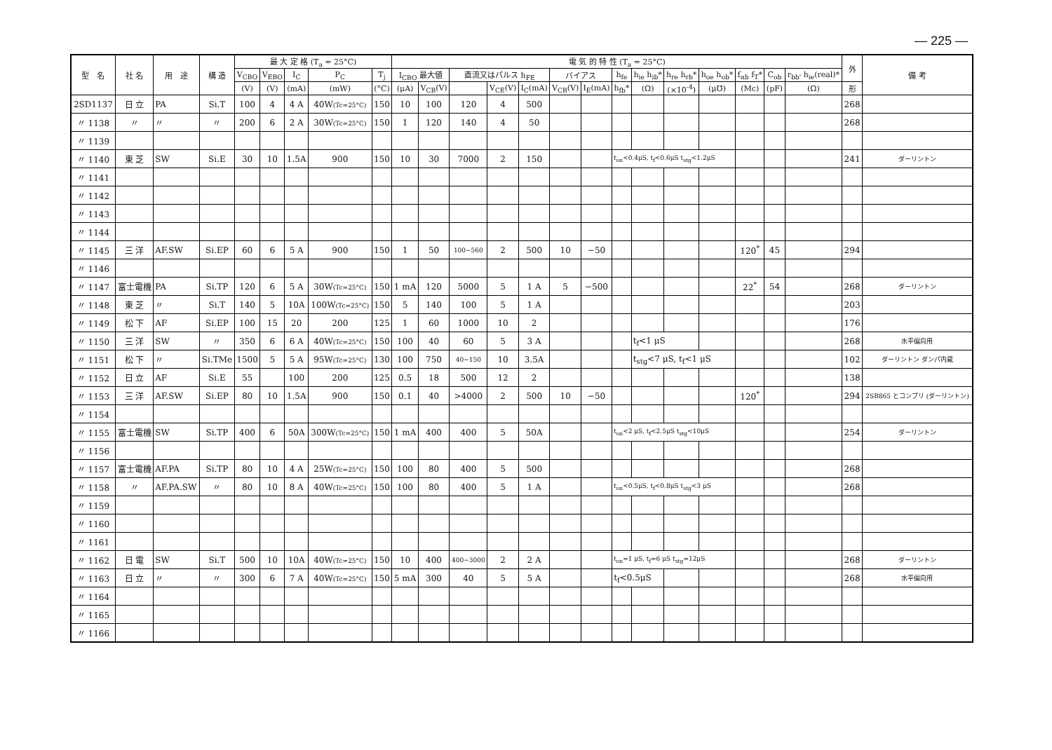— 225 —
| 型 名 | 社 名 | 用 途 | 構 造 | 最 大 定 格 (T<sub>a</sub> = 25°C) | | | | | 電 気 的 特 性 (T<sub>a</sub> = 25°C) | | | | | | | | | | | | | | 外 | 備 考 |
| --- | --- | --- | --- | --- | --- | --- | --- | --- | --- | --- | --- | --- | --- | --- | --- | --- | --- | --- | --- | --- | --- | --- | --- | --- |
| | | | | V<sub>CBO</sub> | V<sub>EBO</sub> | I<sub>C</sub> | P<sub>C</sub> | T<sub>j</sub> | I<sub>CBO</sub> 最大値 | | 直流又はパルス h<sub>FE</sub> | | | バイアス | | h<sub>fe</sub> | h<sub>ie</sub> h<sub>ib</sub>* | h<sub>re</sub> h<sub>rb</sub>* | h<sub>oe</sub> h<sub>ob</sub>* | f<sub>αb</sub> f<sub>T</sub>* | C<sub>ob</sub> | r<sub>bb'</sub> h<sub>ie</sub>(real)* | | |
| | | | | (V) | (V) | (mA) | (mW) | (°C) | (μA) | V<sub>CB</sub>(V) | | V<sub>CE</sub>(V) | I<sub>C</sub>(mA) | V<sub>CB</sub>(V) | I<sub>E</sub>(mA) | h<sub>fb</sub>* | (Ω) | (×10<sup>-4</sup>) | (μ℧) | (Mc) | (pF) | (Ω) | 形 | |
| 2SD1137 | 日 立 | PA | Si.T | 100 | 4 | 4 A | 40W (Tc=25°C) | 150 | 10 | 100 | 120 | 4 | 500 | | | | | | | | | | 268 | |
| 〃 1138 | 〃 | 〃 | 〃 | 200 | 6 | 2 A | 30W (Tc=25°C) | 150 | 1 | 120 | 140 | 4 | 50 | | | | | | | | | | 268 | |
| 〃 1139 | | | | | | | | | | | | | | | | | | | | | | | | |
| 〃 1140 | 東 芝 | SW | Si.E | 30 | 10 | 1.5A | 900 | 150 | 10 | 30 | 7000 | 2 | 150 | | | t<sub>on</sub><0.4μS, t<sub>f</sub><0.6μS t<sub>stg</sub><1.2μS | | | | | | | 241 | ダーリントン |
| 〃 1141 | | | | | | | | | | | | | | | | | | | | | | | | |
| 〃 1142 | | | | | | | | | | | | | | | | | | | | | | | | |
| 〃 1143 | | | | | | | | | | | | | | | | | | | | | | | | |
| 〃 1144 | | | | | | | | | | | | | | | | | | | | | | | | |
| 〃 1145 | 三 洋 | AF.SW | Si.EP | 60 | 6 | 5 A | 900 | 150 | 1 | 50 | 100~560 | 2 | 500 | 10 | −50 | | | | | 120<sup>*</sup> | 45 | | 294 | |
| 〃 1146 | | | | | | | | | | | | | | | | | | | | | | | | |
| 〃 1147 | 富士電機 | PA | Si.TP | 120 | 6 | 5 A | 30W (Tc=25°C) | 150 | 1 mA | 120 | 5000 | 5 | 1 A | 5 | −500 | | | | | 22<sup>*</sup> | 54 | | 268 | ダーリントン |
| 〃 1148 | 東 芝 | 〃 | Si.T | 140 | 5 | 10A | 100W (Tc=25°C) | 150 | 5 | 140 | 100 | 5 | 1 A | | | | | | | | | | 203 | |
| 〃 1149 | 松 下 | AF | Si.EP | 100 | 15 | 20 | 200 | 125 | 1 | 60 | 1000 | 10 | 2 | | | | | | | | | | 176 | |
| 〃 1150 | 三 洋 | SW | 〃 | 350 | 6 | 6 A | 40W (Tc=25°C) | 150 | 100 | 40 | 60 | 5 | 3 A | | | | t<sub>f</sub><1 μS | | | | | | 268 | 水平偏向用 |
| 〃 1151 | 松 下 | 〃 | Si.TMe | 1500 | 5 | 5 A | 95W (Tc=25°C) | 130 | 100 | 750 | 40~150 | 10 | 3.5A | | | | t<sub>stg</sub><7 μS, t<sub>f</sub><1 μS | | | | | | 102 | ダーリントン ダンパ内蔵 |
| 〃 1152 | 日 立 | AF | Si.E | 55 | | 100 | 200 | 125 | 0.5 | 18 | 500 | 12 | 2 | | | | | | | | | | 138 | |
| 〃 1153 | 三 洋 | AF.SW | Si.EP | 80 | 10 | 1.5A | 900 | 150 | 0.1 | 40 | >4000 | 2 | 500 | 10 | −50 | | | | | 120<sup>*</sup> | | | 294 | 2SB865 とコンプリ (ダーリントン) |
| 〃 1154 | | | | | | | | | | | | | | | | | | | | | | | | |
| 〃 1155 | 富士電機 | SW | Si.TP | 400 | 6 | 50A | 300W (Tc=25°C) | 150 | 1 mA | 400 | 400 | 5 | 50A | | | t<sub>on</sub><2 μS, t<sub>f</sub><2.5μS t<sub>stg</sub><10μS | | | | | | | 254 | ダーリントン |
| 〃 1156 | | | | | | | | | | | | | | | | | | | | | | | | |
| 〃 1157 | 富士電機 | AF.PA | Si.TP | 80 | 10 | 4 A | 25W (Tc=25°C) | 150 | 100 | 80 | 400 | 5 | 500 | | | | | | | | | | 268 | |
| 〃 1158 | 〃 | AF.PA.SW | 〃 | 80 | 10 | 8 A | 40W (Tc=25°C) | 150 | 100 | 80 | 400 | 5 | 1 A | | | t<sub>on</sub><0.5μS, t<sub>f</sub><0.8μS t<sub>stg</sub><3 μS | | | | | | | 268 | |
| 〃 1159 | | | | | | | | | | | | | | | | | | | | | | | | |
| 〃 1160 | | | | | | | | | | | | | | | | | | | | | | | | |
| 〃 1161 | | | | | | | | | | | | | | | | | | | | | | | | |
| 〃 1162 | 日 電 | SW | Si.T | 500 | 10 | 10A | 40W (Tc=25°C) | 150 | 10 | 400 | 400~3000 | 2 | 2 A | | | t<sub>on</sub>=1 μS, t<sub>f</sub>=6 μS t<sub>stg</sub>=12μS | | | | | | | 268 | ダーリントン |
| 〃 1163 | 日 立 | 〃 | 〃 | 300 | 6 | 7 A | 40W (Tc=25°C) | 150 | 5 mA | 300 | 40 | 5 | 5 A | | | t<sub>f</sub><0.5μS | | | | | | | 268 | 水平偏向用 |
| 〃 1164 | | | | | | | | | | | | | | | | | | | | | | | | |
| 〃 1165 | | | | | | | | | | | | | | | | | | | | | | | | |
| 〃 1166 | | | | | | | | | | | | | | | | | | | | | | | | |